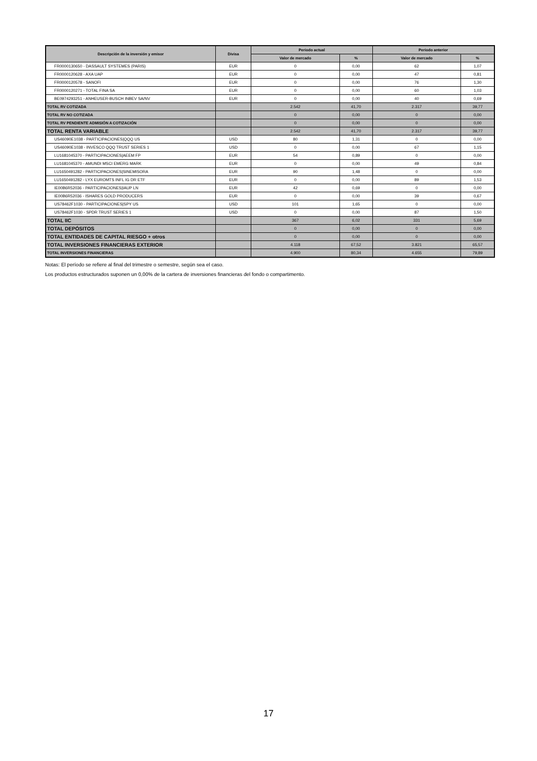| Descripción de la inversión y emisor | Divisa | Periodo actual | | Periodo anterior | |
| --- | --- | --- | --- | --- | --- |
| | | Valor de mercado | % | Valor de mercado | % |
| FR0000130650 - DASSAULT SYSTEMES (PARIS) | EUR | 0 | 0,00 | 62 | 1,07 |
| FR0000120628 - AXA UAP | EUR | 0 | 0,00 | 47 | 0,81 |
| FR0000120578 - SANOFI | EUR | 0 | 0,00 | 76 | 1,30 |
| FR0000120271 - TOTAL FINA SA | EUR | 0 | 0,00 | 60 | 1,03 |
| BE0974293251 - ANHEUSER-BUSCH INBEV SA/NV | EUR | 0 | 0,00 | 40 | 0,69 |
| TOTAL RV COTIZADA | | 2.542 | 41,70 | 2.317 | 39,77 |
| TOTAL RV NO COTIZADA | | 0 | 0,00 | 0 | 0,00 |
| TOTAL RV PENDIENTE ADMISIÓN A COTIZACIÓN | | 0 | 0,00 | 0 | 0,00 |
| TOTAL RENTA VARIABLE | | 2.542 | 41,70 | 2.317 | 39,77 |
| US46090E1038 - PARTICIPACIONES/QQQ US | USD | 80 | 1,31 | 0 | 0,00 |
| US46090E1038 - INVESCO QQQ TRUST SERIES 1 | USD | 0 | 0,00 | 67 | 1,15 |
| LU1681045370 - PARTICIPACIONES/AEEM FP | EUR | 54 | 0,89 | 0 | 0,00 |
| LU1681045370 - AMUNDI MSCI EMERG MARK | EUR | 0 | 0,00 | 49 | 0,84 |
| LU1650491282 - PARTICIPACIONES/SINEMISORA | EUR | 90 | 1,48 | 0 | 0,00 |
| LU1650491282 - LYX EUROMTS INFL IG DR ETF | EUR | 0 | 0,00 | 89 | 1,53 |
| IE00B6R52036 - PARTICIPACIONES/IAUP LN | EUR | 42 | 0,69 | 0 | 0,00 |
| IE00B6R52036 - ISHARES GOLD PRODUCERS | EUR | 0 | 0,00 | 39 | 0,67 |
| US78462F1030 - PARTICIPACIONES/SPY US | USD | 101 | 1,65 | 0 | 0,00 |
| US78462F1030 - SPDR TRUST SERIES 1 | USD | 0 | 0,00 | 87 | 1,50 |
| TOTAL IIC | | 367 | 6,02 | 331 | 5,69 |
| TOTAL DEPÓSITOS | | 0 | 0,00 | 0 | 0,00 |
| TOTAL ENTIDADES DE CAPITAL RIESGO + otros | | 0 | 0,00 | 0 | 0,00 |
| TOTAL INVERSIONES FINANCIERAS EXTERIOR | | 4.118 | 67,52 | 3.821 | 65,57 |
| TOTAL INVERSIONES FINANCIERAS | | 4.900 | 80,34 | 4.655 | 79,89 |
Notas: El período se refiere al final del trimestre o semestre, según sea el caso.
Los productos estructurados suponen un 0,00% de la cartera de inversiones financieras del fondo o compartimento.
17